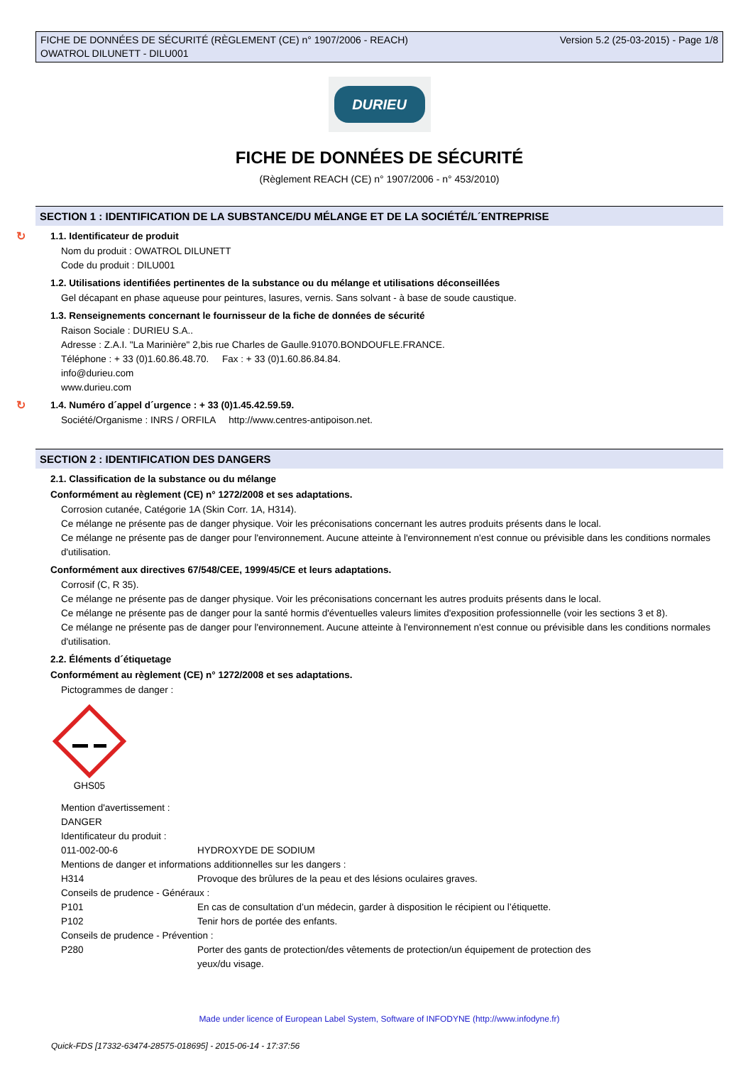FICHE DE DONNÉES DE SÉCURITÉ (RÈGLEMENT (CE) n° 1907/2006 - REACH)
OWATROL DILUNETT - DILU001
Version 5.2 (25-03-2015) - Page 1/8
DURIEU
FICHE DE DONNÉES DE SÉCURITÉ
(Règlement REACH (CE) n° 1907/2006 - n° 453/2010)
SECTION 1 : IDENTIFICATION DE LA SUBSTANCE/DU MÉLANGE ET DE LA SOCIÉTÉ/L´ENTREPRISE
↻ 1.1. Identificateur de produit
Nom du produit : OWATROL DILUNETT
Code du produit : DILU001
1.2. Utilisations identifiées pertinentes de la substance ou du mélange et utilisations déconseillées
Gel décapant en phase aqueuse pour peintures, lasures, vernis. Sans solvant - à base de soude caustique.
1.3. Renseignements concernant le fournisseur de la fiche de données de sécurité
Raison Sociale : DURIEU S.A..
Adresse : Z.A.I. "La Marinière" 2,bis rue Charles de Gaulle.91070.BONDOUFLE.FRANCE.
Téléphone : + 33 (0)1.60.86.48.70. Fax : + 33 (0)1.60.86.84.84.
info@durieu.com
www.durieu.com
↻ 1.4. Numéro d´appel d´urgence : + 33 (0)1.45.42.59.59.
Société/Organisme : INRS / ORFILA http://www.centres-antipoison.net.
SECTION 2 : IDENTIFICATION DES DANGERS
2.1. Classification de la substance ou du mélange
Conformément au règlement (CE) n° 1272/2008 et ses adaptations.
Corrosion cutanée, Catégorie 1A (Skin Corr. 1A, H314).
Ce mélange ne présente pas de danger physique. Voir les préconisations concernant les autres produits présents dans le local.
Ce mélange ne présente pas de danger pour l'environnement. Aucune atteinte à l'environnement n'est connue ou prévisible dans les conditions normales d'utilisation.
Conformément aux directives 67/548/CEE, 1999/45/CE et leurs adaptations.
Corrosif (C, R 35).
Ce mélange ne présente pas de danger physique. Voir les préconisations concernant les autres produits présents dans le local.
Ce mélange ne présente pas de danger pour la santé hormis d'éventuelles valeurs limites d'exposition professionnelle (voir les sections 3 et 8).
Ce mélange ne présente pas de danger pour l'environnement. Aucune atteinte à l'environnement n'est connue ou prévisible dans les conditions normales d'utilisation.
2.2. Éléments d´étiquetage
Conformément au règlement (CE) n° 1272/2008 et ses adaptations.
Pictogrammes de danger :
GHS05
Mention d'avertissement :
DANGER
Identificateur du produit :
011-002-00-6 HYDROXYDE DE SODIUM
Mentions de danger et informations additionnelles sur les dangers :
H314 Provoque des brûlures de la peau et des lésions oculaires graves.
Conseils de prudence - Généraux :
P101 En cas de consultation d’un médecin, garder à disposition le récipient ou l’étiquette.
P102 Tenir hors de portée des enfants.
Conseils de prudence - Prévention :
P280 Porter des gants de protection/des vêtements de protection/un équipement de protection des yeux/du visage.
Made under licence of European Label System, Software of INFODYNE (http://www.infodyne.fr)
Quick-FDS [17332-63474-28575-018695] - 2015-06-14 - 17:37:56